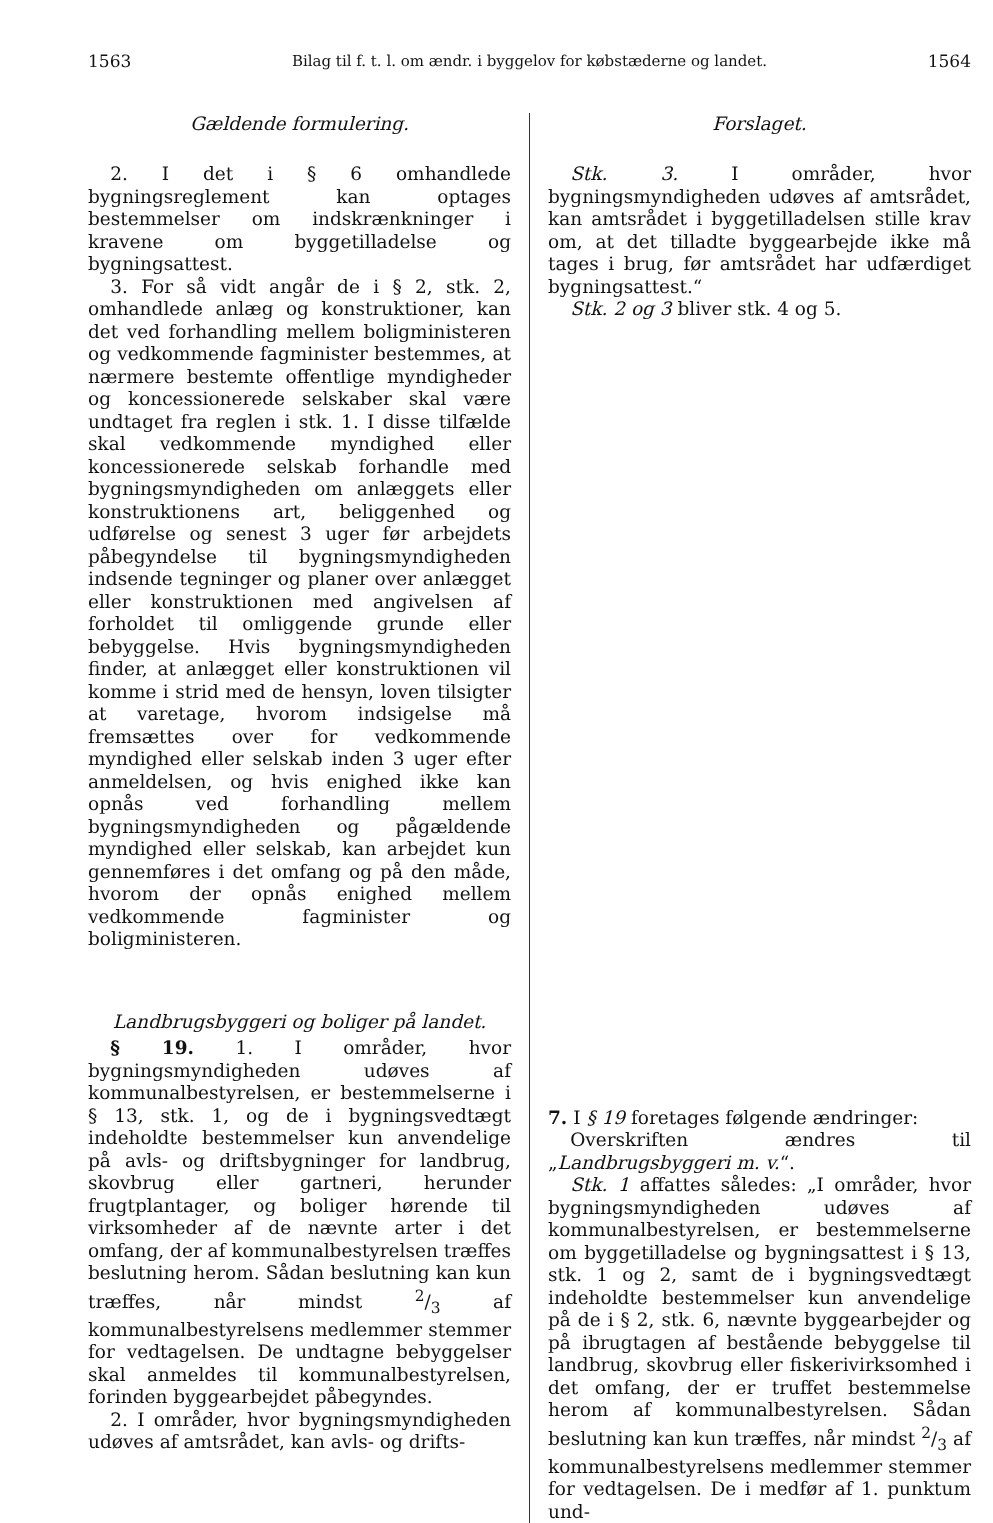1563 Bilag til f. t. l. om ændr. i byggelov for købstæderne og landet. 1564
Gældende formulering.
2. I det i § 6 omhandlede bygningsreglement kan optages bestemmelser om indskrænkninger i kravene om byggetilladelse og bygningsattest.
3. For så vidt angår de i § 2, stk. 2, omhandlede anlæg og konstruktioner, kan det ved forhandling mellem boligministeren og vedkommende fagminister bestemmes, at nærmere bestemte offentlige myndigheder og koncessionerede selskaber skal være undtaget fra reglen i stk. 1. I disse tilfælde skal vedkommende myndighed eller koncessionerede selskab forhandle med bygningsmyndigheden om anlæggets eller konstruktionens art, beliggenhed og udførelse og senest 3 uger før arbejdets påbegyndelse til bygningsmyndigheden indsende tegninger og planer over anlægget eller konstruktionen med angivelsen af forholdet til omliggende grunde eller bebyggelse. Hvis bygningsmyndigheden finder, at anlægget eller konstruktionen vil komme i strid med de hensyn, loven tilsigter at varetage, hvorom indsigelse må fremsættes over for vedkommende myndighed eller selskab inden 3 uger efter anmeldelsen, og hvis enighed ikke kan opnås ved forhandling mellem bygningsmyndigheden og pågældende myndighed eller selskab, kan arbejdet kun gennemføres i det omfang og på den måde, hvorom der opnås enighed mellem vedkommende fagminister og boligministeren.
Landbrugsbyggeri og boliger på landet.
§ 19. 1. I områder, hvor bygningsmyndigheden udøves af kommunalbestyrelsen, er bestemmelserne i § 13, stk. 1, og de i bygningsvedtægt indeholdte bestemmelser kun anvendelige på avls- og driftsbygninger for landbrug, skovbrug eller gartneri, herunder frugtplantager, og boliger hørende til virksomheder af de nævnte arter i det omfang, der af kommunalbestyrelsen træffes beslutning herom. Sådan beslutning kan kun træffes, når mindst 2/3 af kommunalbestyrelsens medlemmer stemmer for vedtagelsen. De undtagne bebyggelser skal anmeldes til kommunalbestyrelsen, forinden byggearbejdet påbegyndes.
2. I områder, hvor bygningsmyndigheden udøves af amtsrådet, kan avls- og drifts-
Forslaget.
Stk. 3. I områder, hvor bygningsmyndigheden udøves af amtsrådet, kan amtsrådet i byggetilladelsen stille krav om, at det tilladte byggearbejde ikke må tages i brug, før amtsrådet har udfærdiget bygningsattest.“
Stk. 2 og 3 bliver stk. 4 og 5.
7. I § 19 foretages følgende ændringer:
Overskriften ændres til „Landbrugsbyggeri m. v.“.
Stk. 1 affattes således: „I områder, hvor bygningsmyndigheden udøves af kommunalbestyrelsen, er bestemmelserne om byggetilladelse og bygningsattest i § 13, stk. 1 og 2, samt de i bygningsvedtægt indeholdte bestemmelser kun anvendelige på de i § 2, stk. 6, nævnte byggearbejder og på ibrugtagen af bestående bebyggelse til landbrug, skovbrug eller fiskerivirksomhed i det omfang, der er truffet bestemmelse herom af kommunalbestyrelsen. Sådan beslutning kan kun træffes, når mindst 2/3 af kommunalbestyrelsens medlemmer stemmer for vedtagelsen. De i medfør af 1. punktum und-